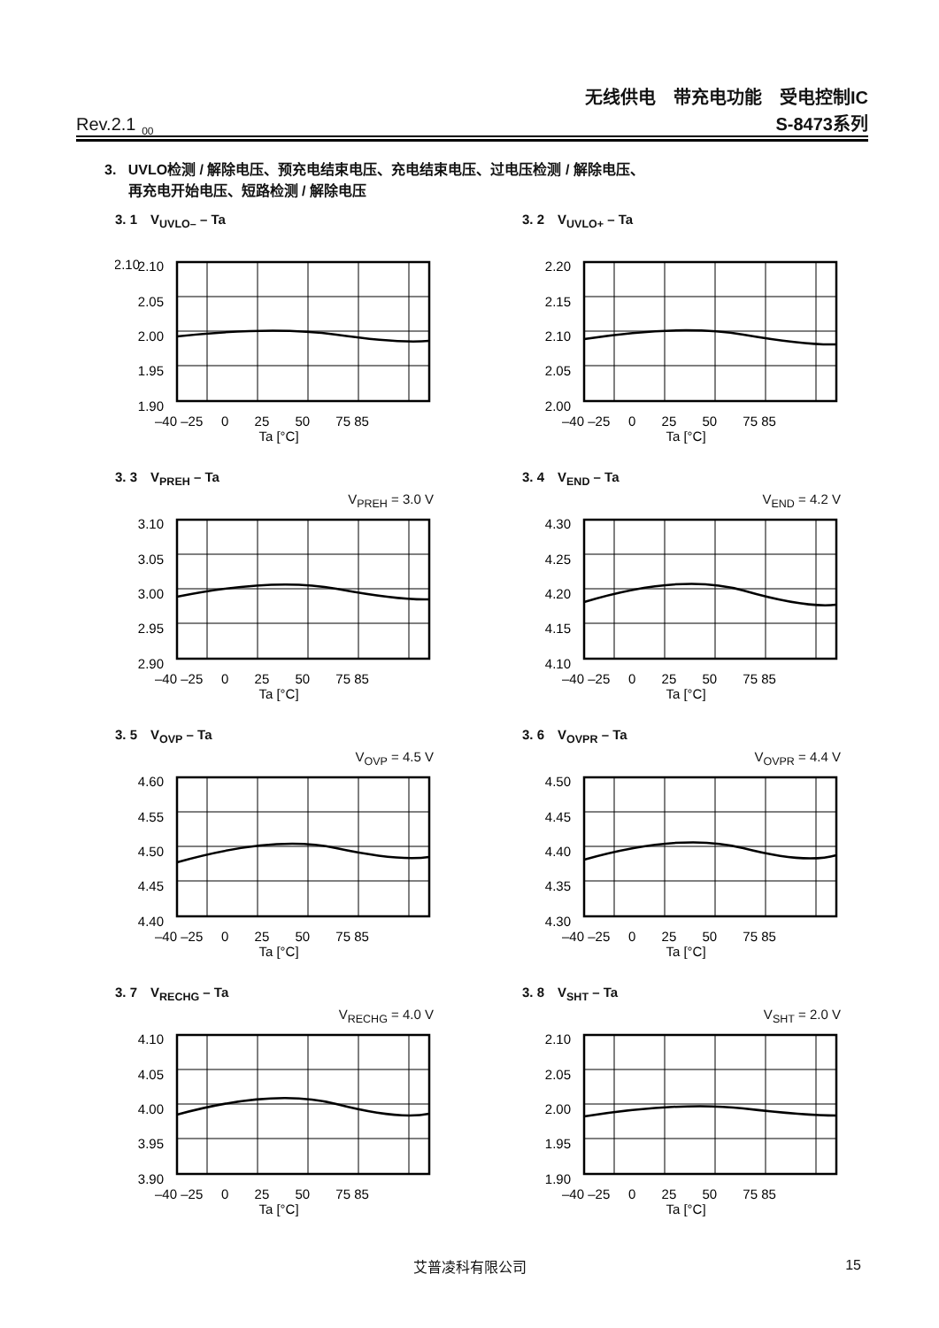Rev.2.1<sub>_00</sub>
无线供电　带充电功能　受电控制IC
S-8473系列
3. UVLO检测 / 解除电压、预充电结束电压、充电结束电压、过电压检测 / 解除电压、
再充电开始电压、短路检测 / 解除电压
3. 1　V<sub>UVLO–</sub> – Ta
2.10
2.10
2.05
2.00
1.95
1.90
–40 –25 0 25 50 75 85
Ta [°C]
3. 2　V<sub>UVLO+</sub> – Ta
2.20
2.15
2.10
2.05
2.00
–40 –25 0 25 50 75 85
Ta [°C]
3. 3　V<sub>PREH</sub> – Ta
V<sub>PREH</sub> = 3.0 V
3.10
3.05
3.00
2.95
2.90
–40 –25 0 25 50 75 85
Ta [°C]
3. 4　V<sub>END</sub> – Ta
V<sub>END</sub> = 4.2 V
4.30
4.25
4.20
4.15
4.10
–40 –25 0 25 50 75 85
Ta [°C]
3. 5　V<sub>OVP</sub> – Ta
V<sub>OVP</sub> = 4.5 V
4.60
4.55
4.50
4.45
4.40
–40 –25 0 25 50 75 85
Ta [°C]
3. 6　V<sub>OVPR</sub> – Ta
V<sub>OVPR</sub> = 4.4 V
4.50
4.45
4.40
4.35
4.30
–40 –25 0 25 50 75 85
Ta [°C]
3. 7　V<sub>RECHG</sub> – Ta
V<sub>RECHG</sub> = 4.0 V
4.10
4.05
4.00
3.95
3.90
–40 –25 0 25 50 75 85
Ta [°C]
3. 8　V<sub>SHT</sub> – Ta
V<sub>SHT</sub> = 2.0 V
2.10
2.05
2.00
1.95
1.90
–40 –25 0 25 50 75 85
Ta [°C]
艾普凌科有限公司 15